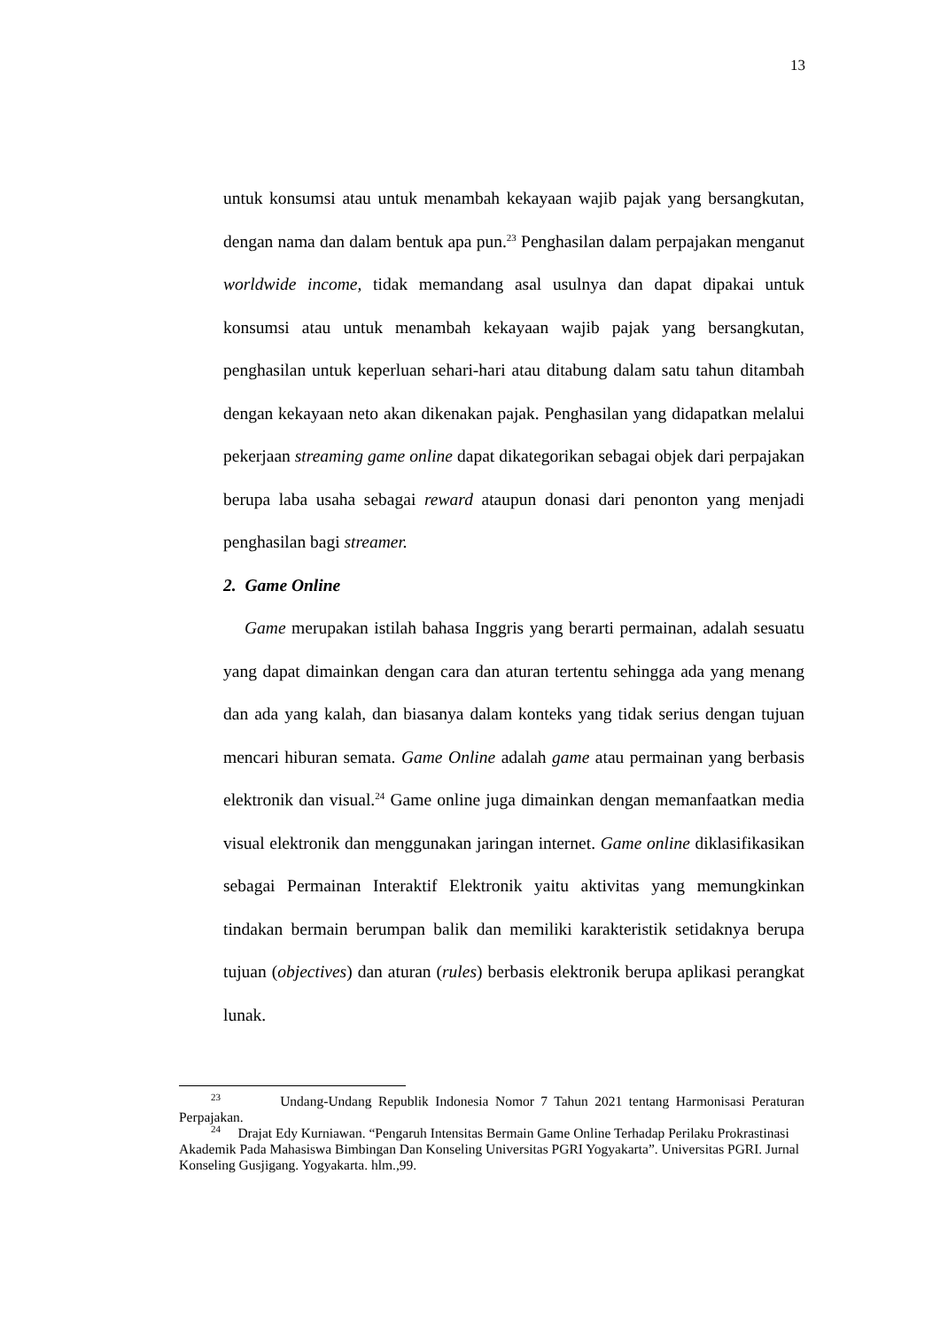13
untuk konsumsi atau untuk menambah kekayaan wajib pajak yang bersangkutan, dengan nama dan dalam bentuk apa pun.<sup>23</sup> Penghasilan dalam perpajakan menganut worldwide income, tidak memandang asal usulnya dan dapat dipakai untuk konsumsi atau untuk menambah kekayaan wajib pajak yang bersangkutan, penghasilan untuk keperluan sehari-hari atau ditabung dalam satu tahun ditambah dengan kekayaan neto akan dikenakan pajak. Penghasilan yang didapatkan melalui pekerjaan streaming game online dapat dikategorikan sebagai objek dari perpajakan berupa laba usaha sebagai reward ataupun donasi dari penonton yang menjadi penghasilan bagi streamer.
2. Game Online
Game merupakan istilah bahasa Inggris yang berarti permainan, adalah sesuatu yang dapat dimainkan dengan cara dan aturan tertentu sehingga ada yang menang dan ada yang kalah, dan biasanya dalam konteks yang tidak serius dengan tujuan mencari hiburan semata. Game Online adalah game atau permainan yang berbasis elektronik dan visual.<sup>24</sup> Game online juga dimainkan dengan memanfaatkan media visual elektronik dan menggunakan jaringan internet. Game online diklasifikasikan sebagai Permainan Interaktif Elektronik yaitu aktivitas yang memungkinkan tindakan bermain berumpan balik dan memiliki karakteristik setidaknya berupa tujuan (objectives) dan aturan (rules) berbasis elektronik berupa aplikasi perangkat lunak.
<sup>23</sup> Undang-Undang Republik Indonesia Nomor 7 Tahun 2021 tentang Harmonisasi Peraturan Perpajakan.
<sup>24</sup> Drajat Edy Kurniawan. “Pengaruh Intensitas Bermain Game Online Terhadap Perilaku Prokrastinasi Akademik Pada Mahasiswa Bimbingan Dan Konseling Universitas PGRI Yogyakarta”. Universitas PGRI. Jurnal Konseling Gusjigang. Yogyakarta. hlm.,99.